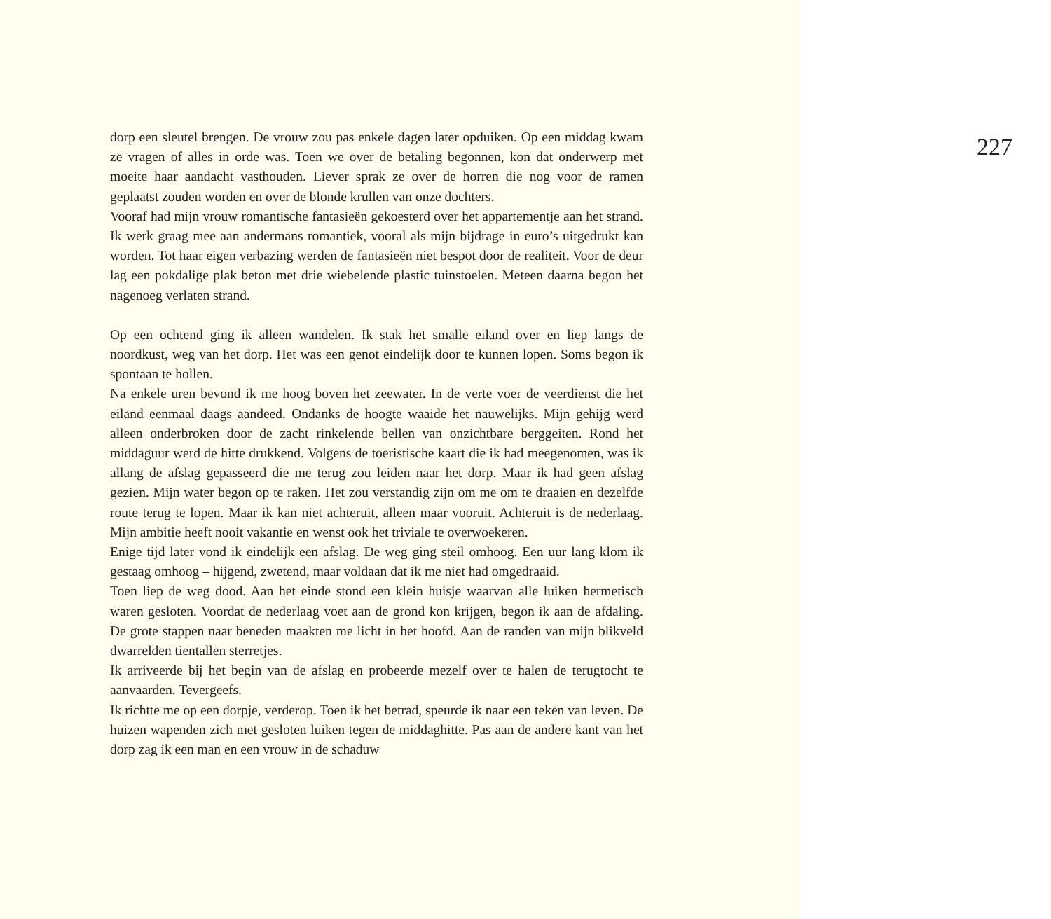dorp een sleutel brengen. De vrouw zou pas enkele dagen later opduiken. Op een middag kwam ze vragen of alles in orde was. Toen we over de betaling begonnen, kon dat onderwerp met moeite haar aandacht vasthouden. Liever sprak ze over de horren die nog voor de ramen geplaatst zouden worden en over de blonde krullen van onze dochters.
Vooraf had mijn vrouw romantische fantasieën gekoesterd over het appartementje aan het strand. Ik werk graag mee aan andermans romantiek, vooral als mijn bijdrage in euro’s uitgedrukt kan worden. Tot haar eigen verbazing werden de fantasieën niet bespot door de realiteit. Voor de deur lag een pokdalige plak beton met drie wiebelende plastic tuinstoelen. Meteen daarna begon het nagenoeg verlaten strand.
Op een ochtend ging ik alleen wandelen. Ik stak het smalle eiland over en liep langs de noordkust, weg van het dorp. Het was een genot eindelijk door te kunnen lopen. Soms begon ik spontaan te hollen.
Na enkele uren bevond ik me hoog boven het zeewater. In de verte voer de veerdienst die het eiland eenmaal daags aandeed. Ondanks de hoogte waaide het nauwelijks. Mijn gehijg werd alleen onderbroken door de zacht rinkelende bellen van onzichtbare berggeiten. Rond het middaguur werd de hitte drukkend. Volgens de toeristische kaart die ik had meegenomen, was ik allang de afslag gepasseerd die me terug zou leiden naar het dorp. Maar ik had geen afslag gezien. Mijn water begon op te raken. Het zou verstandig zijn om me om te draaien en dezelfde route terug te lopen. Maar ik kan niet achteruit, alleen maar vooruit. Achteruit is de nederlaag. Mijn ambitie heeft nooit vakantie en wenst ook het triviale te overwoekeren.
Enige tijd later vond ik eindelijk een afslag. De weg ging steil omhoog. Een uur lang klom ik gestaag omhoog – hijgend, zwetend, maar voldaan dat ik me niet had omgedraaid.
Toen liep de weg dood. Aan het einde stond een klein huisje waarvan alle luiken hermetisch waren gesloten. Voordat de nederlaag voet aan de grond kon krijgen, begon ik aan de afdaling. De grote stappen naar beneden maakten me licht in het hoofd. Aan de randen van mijn blikveld dwarrelden tientallen sterretjes.
Ik arriveerde bij het begin van de afslag en probeerde mezelf over te halen de terugtocht te aanvaarden. Tevergeefs.
Ik richtte me op een dorpje, verderop. Toen ik het betrad, speurde ik naar een teken van leven. De huizen wapenden zich met gesloten luiken tegen de middaghitte. Pas aan de andere kant van het dorp zag ik een man en een vrouw in de schaduw
227